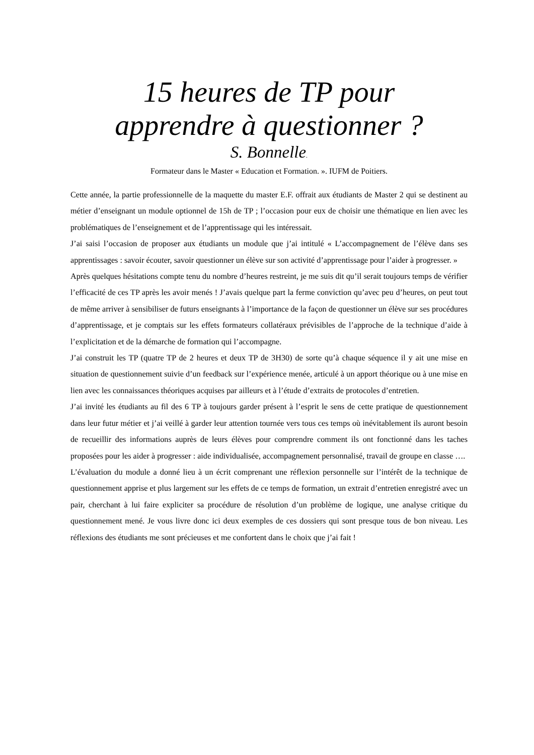15 heures de TP pour
apprendre à questionner ?
S. Bonnelle.
Formateur dans le Master « Education et Formation. ». IUFM de Poitiers.
Cette année, la partie professionnelle de la maquette du master E.F. offrait aux étudiants de Master 2 qui se destinent au métier d’enseignant un module optionnel de 15h de TP ; l’occasion pour eux de choisir une thématique en lien avec les problématiques de l’enseignement et de l’apprentissage qui les intéressait.
J’ai saisi l’occasion de proposer aux étudiants un module que j’ai intitulé « L’accompagnement de l’élève dans ses apprentissages : savoir écouter, savoir questionner un élève sur son activité d’apprentissage pour l’aider à progresser. »
Après quelques hésitations compte tenu du nombre d’heures restreint, je me suis dit qu’il serait toujours temps de vérifier l’efficacité de ces TP après les avoir menés ! J’avais quelque part la ferme conviction qu’avec peu d’heures, on peut tout de même arriver à sensibiliser de futurs enseignants à l’importance de la façon de questionner un élève sur ses procédures d’apprentissage, et je comptais sur les effets formateurs collatéraux prévisibles de l’approche de la technique d’aide à l’explicitation et de la démarche de formation qui l’accompagne.
J’ai construit les TP (quatre TP de 2 heures et deux TP de 3H30) de sorte qu’à chaque séquence il y ait une mise en situation de questionnement suivie d’un feedback sur l’expérience menée, articulé à un apport théorique ou à une mise en lien avec les connaissances théoriques acquises par ailleurs et à l’étude d’extraits de protocoles d’entretien.
J’ai invité les étudiants au fil des 6 TP à toujours garder présent à l’esprit le sens de cette pratique de questionnement dans leur futur métier et j’ai veillé à garder leur attention tournée vers tous ces temps où inévitablement ils auront besoin de recueillir des informations auprès de leurs élèves pour comprendre comment ils ont fonctionné dans les taches proposées pour les aider à progresser : aide individualisée, accompagnement personnalisé, travail de groupe en classe ….
L’évaluation du module a donné lieu à un écrit comprenant une réflexion personnelle sur l’intérêt de la technique de questionnement apprise et plus largement sur les effets de ce temps de formation, un extrait d’entretien enregistré avec un pair, cherchant à lui faire expliciter sa procédure de résolution d’un problème de logique, une analyse critique du questionnement mené. Je vous livre donc ici deux exemples de ces dossiers qui sont presque tous de bon niveau. Les réflexions des étudiants me sont précieuses et me confortent dans le choix que j’ai fait !